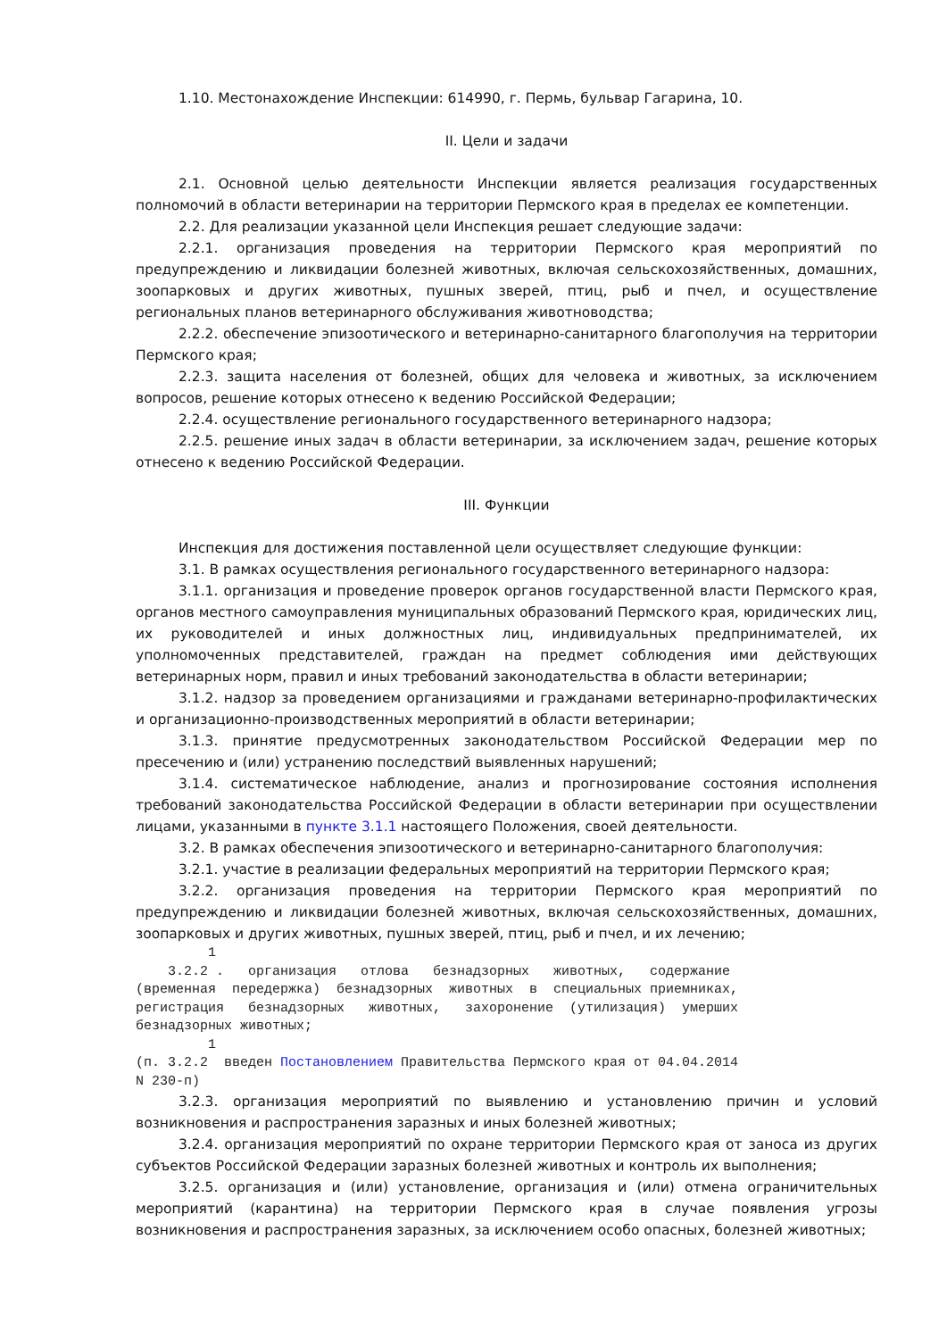1.10. Местонахождение Инспекции: 614990, г. Пермь, бульвар Гагарина, 10.
II. Цели и задачи
2.1. Основной целью деятельности Инспекции является реализация государственных полномочий в области ветеринарии на территории Пермского края в пределах ее компетенции.
2.2. Для реализации указанной цели Инспекция решает следующие задачи:
2.2.1. организация проведения на территории Пермского края мероприятий по предупреждению и ликвидации болезней животных, включая сельскохозяйственных, домашних, зоопарковых и других животных, пушных зверей, птиц, рыб и пчел, и осуществление региональных планов ветеринарного обслуживания животноводства;
2.2.2. обеспечение эпизоотического и ветеринарно-санитарного благополучия на территории Пермского края;
2.2.3. защита населения от болезней, общих для человека и животных, за исключением вопросов, решение которых отнесено к ведению Российской Федерации;
2.2.4. осуществление регионального государственного ветеринарного надзора;
2.2.5. решение иных задач в области ветеринарии, за исключением задач, решение которых отнесено к ведению Российской Федерации.
III. Функции
Инспекция для достижения поставленной цели осуществляет следующие функции:
3.1. В рамках осуществления регионального государственного ветеринарного надзора:
3.1.1. организация и проведение проверок органов государственной власти Пермского края, органов местного самоуправления муниципальных образований Пермского края, юридических лиц, их руководителей и иных должностных лиц, индивидуальных предпринимателей, их уполномоченных представителей, граждан на предмет соблюдения ими действующих ветеринарных норм, правил и иных требований законодательства в области ветеринарии;
3.1.2. надзор за проведением организациями и гражданами ветеринарно-профилактических и организационно-производственных мероприятий в области ветеринарии;
3.1.3. принятие предусмотренных законодательством Российской Федерации мер по пресечению и (или) устранению последствий выявленных нарушений;
3.1.4. систематическое наблюдение, анализ и прогнозирование состояния исполнения требований законодательства Российской Федерации в области ветеринарии при осуществлении лицами, указанными в пункте 3.1.1 настоящего Положения, своей деятельности.
3.2. В рамках обеспечения эпизоотического и ветеринарно-санитарного благополучия:
3.2.1. участие в реализации федеральных мероприятий на территории Пермского края;
3.2.2. организация проведения на территории Пермского края мероприятий по предупреждению и ликвидации болезней животных, включая сельскохозяйственных, домашних, зоопарковых и других животных, пушных зверей, птиц, рыб и пчел, и их лечению;
1 3.2.2 . организация отлова безнадзорных животных, содержание (временная передержка) безнадзорных животных в специальных приемниках, регистрация безнадзорных животных, захоронение (утилизация) умерших безнадзорных животных; 1 (п. 3.2.2 введен Постановлением Правительства Пермского края от 04.04.2014 N 230-п)
3.2.3. организация мероприятий по выявлению и установлению причин и условий возникновения и распространения заразных и иных болезней животных;
3.2.4. организация мероприятий по охране территории Пермского края от заноса из других субъектов Российской Федерации заразных болезней животных и контроль их выполнения;
3.2.5. организация и (или) установление, организация и (или) отмена ограничительных мероприятий (карантина) на территории Пермского края в случае появления угрозы возникновения и распространения заразных, за исключением особо опасных, болезней животных;